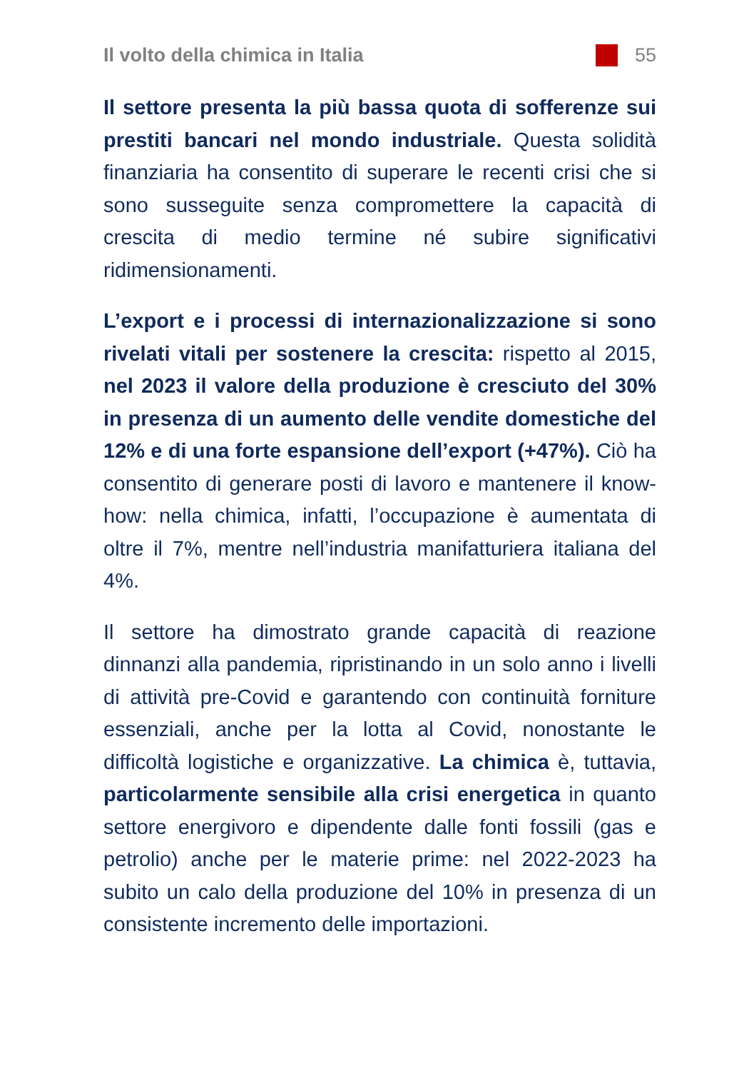Il volto della chimica in Italia 55
Il settore presenta la più bassa quota di sofferenze sui prestiti bancari nel mondo industriale. Questa solidità finanziaria ha consentito di superare le recenti crisi che si sono susseguite senza compromettere la capacità di crescita di medio termine né subire significativi ridimensionamenti.
L’export e i processi di internazionalizzazione si sono rivelati vitali per sostenere la crescita: rispetto al 2015, nel 2023 il valore della produzione è cresciuto del 30% in presenza di un aumento delle vendite domestiche del 12% e di una forte espansione dell’export (+47%). Ciò ha consentito di generare posti di lavoro e mantenere il know-how: nella chimica, infatti, l’occupazione è aumentata di oltre il 7%, mentre nell’industria manifatturiera italiana del 4%.
Il settore ha dimostrato grande capacità di reazione dinnanzi alla pandemia, ripristinando in un solo anno i livelli di attività pre-Covid e garantendo con continuità forniture essenziali, anche per la lotta al Covid, nonostante le difficoltà logistiche e organizzative. La chimica è, tuttavia, particolarmente sensibile alla crisi energetica in quanto settore energivoro e dipendente dalle fonti fossili (gas e petrolio) anche per le materie prime: nel 2022-2023 ha subito un calo della produzione del 10% in presenza di un consistente incremento delle importazioni.